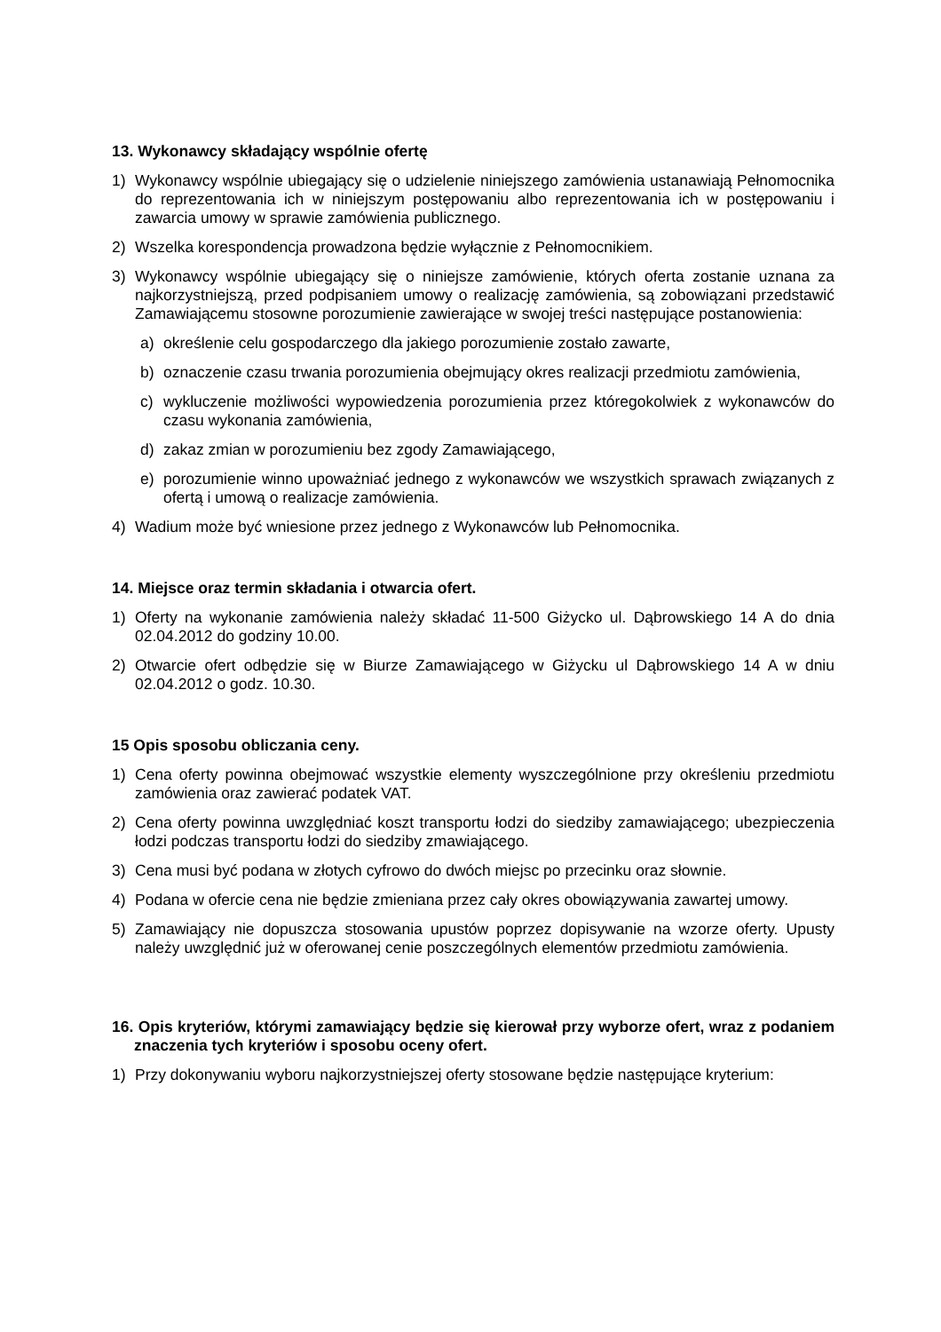13. Wykonawcy składający wspólnie ofertę
1) Wykonawcy wspólnie ubiegający się o udzielenie niniejszego zamówienia ustanawiają Pełnomocnika do reprezentowania ich w niniejszym postępowaniu albo reprezentowania ich w postępowaniu i zawarcia umowy w sprawie zamówienia publicznego.
2) Wszelka korespondencja prowadzona będzie wyłącznie z Pełnomocnikiem.
3) Wykonawcy wspólnie ubiegający się o niniejsze zamówienie, których oferta zostanie uznana za najkorzystniejszą, przed podpisaniem umowy o realizację zamówienia, są zobowiązani przedstawić Zamawiającemu stosowne porozumienie zawierające w swojej treści następujące postanowienia:
a) określenie celu gospodarczego dla jakiego porozumienie zostało zawarte,
b) oznaczenie czasu trwania porozumienia obejmujący okres realizacji przedmiotu zamówienia,
c) wykluczenie możliwości wypowiedzenia porozumienia przez któregokolwiek z wykonawców do czasu wykonania zamówienia,
d) zakaz zmian w porozumieniu bez zgody Zamawiającego,
e) porozumienie winno upoważniać jednego z wykonawców we wszystkich sprawach związanych z ofertą i umową o realizacje zamówienia.
4) Wadium może być wniesione przez jednego z Wykonawców lub Pełnomocnika.
14. Miejsce oraz termin składania i otwarcia ofert.
1) Oferty na wykonanie zamówienia należy składać 11-500 Giżycko ul. Dąbrowskiego 14 A do dnia 02.04.2012 do godziny 10.00.
2) Otwarcie ofert odbędzie się w Biurze Zamawiającego w Giżycku ul Dąbrowskiego 14 A w dniu 02.04.2012 o godz. 10.30.
15 Opis sposobu obliczania ceny.
1) Cena oferty powinna obejmować wszystkie elementy wyszczególnione przy określeniu przedmiotu zamówienia oraz zawierać podatek VAT.
2) Cena oferty powinna uwzględniać koszt transportu łodzi do siedziby zamawiającego; ubezpieczenia łodzi podczas transportu łodzi do siedziby zmawiającego.
3) Cena musi być podana w złotych cyfrowo do dwóch miejsc po przecinku oraz słownie.
4) Podana w ofercie cena nie będzie zmieniana przez cały okres obowiązywania zawartej umowy.
5) Zamawiający nie dopuszcza stosowania upustów poprzez dopisywanie na wzorze oferty. Upusty należy uwzględnić już w oferowanej cenie poszczególnych elementów przedmiotu zamówienia.
16. Opis kryteriów, którymi zamawiający będzie się kierował przy wyborze ofert, wraz z podaniem znaczenia tych kryteriów i sposobu oceny ofert.
1) Przy dokonywaniu wyboru najkorzystniejszej oferty stosowane będzie następujące kryterium: